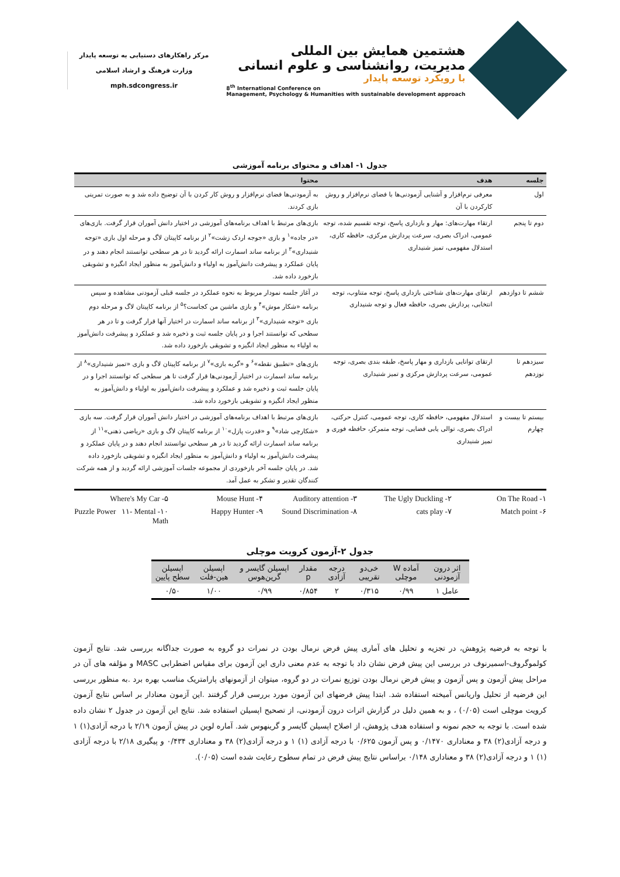هشتمین همایش بین المللی
مدیریت، روانشناسی و علوم انسانی
با رویکرد توسعه پایدار
8<sup>th</sup> International Conference on
Management, Psychology & Humanities with sustainable development approach
مرکز راهکارهای دستیابی به توسعه پایدار
وزارت فرهنگ و ارشاد اسلامی
mph.sdcongress.ir
جدول ۱- اهداف و محتوای برنامه آموزشی
| جلسه | هدف | محتوا |
| --- | --- | --- |
| اول | معرفی نرم‌افزار و آشنایی آزمودنی‌ها با فضای نرم‌افزار و روش کارکردن با آن | به آزمودنی‌ها فضای نرم‌افزار و روش کار کردن با آن توضیح داده شد و به صورت تمرینی بازی کردند. |
| دوم تا پنجم | ارتقاء مهارت‌های: مهار و بازداری پاسخ، توجه تقسیم شده، توجه عمومی، ادراک بصری، سرعت پردازش مرکزی، حافظه کاری، استدلال مفهومی، تمیز شنیداری | بازی‌های مرتبط با اهداف برنامه‌های آموزشی در اختیار دانش آموران قرار گرفت. بازی‌های «در جاده»<sup>۱</sup> و بازی «جوجه اردک زشت»<sup>۲</sup> از برنامه کاپیتان لاگ و مرحله اول بازی «توجه شنیداری»<sup>۳</sup> از برنامه ساند اسمارت ارائه گردید تا در هر سطحی توانستند انجام دهند و در پایان عملکرد و پیشرفت دانش‌آموز به اولیاء و دانش‌آموز به منظور ایجاد انگیزه و تشویقی بازخورد داده شد. |
| ششم تا دوازدهم | ارتقای مهارت‌های شناختی بازداری پاسخ، توجه متناوب، توجه انتخابی، پردازش بصری، حافظه فعال و توجه شنیداری | در آغاز جلسه نمودار مربوط به نحوه عملکرد در جلسه قبلی آزمودنی مشاهده و سپس برنامه «شکار موش»<sup>۴</sup> و بازی ماشین من کجاست؟<sup>۵</sup> از برنامه کاپیتان لاگ و مرحله دوم بازی «توجه شنیداری»<sup>۳</sup> از برنامه ساند اسمارت در اختیار آنها قرار گرفت و تا در هر سطحی که توانستند اجرا و در پایان جلسه ثبت و ذخیره شد و عملکرد و پیشرفت دانش‌آموز به اولیاء به منظور ایجاد انگیزه و تشویقی بازخورد داده شد. |
| سیزدهم تا نوزدهم | ارتقای توانایی بازداری و مهار پاسخ، طبقه بندی بصری، توجه عمومی، سرعت پردازش مرکزی و تمیز شنیداری | بازی‌های «تطبیق نقطه»<sup>۶</sup> و «گربه بازی»<sup>۷</sup> از برنامه کاپیتان لاگ و بازی «تمیز شنیداری»<sup>۸</sup> از برنامه ساند اسمارت در اختیار آزمودنی‌ها قرار گرفت تا هر سطحی که توانستند اجرا و در پایان جلسه ثبت و ذخیره شد و عملکرد و پیشرفت دانش‌آموز به اولیاء و دانش‌آموز به منظور ایجاد انگیزه و تشویقی بازخورد داده شد. |
| بیستم تا بیست و چهارم | استدلال مفهومی، حافظه کاری، توجه عمومی، کنترل حرکتی، ادراک بصری، توالی یابی فضایی، توجه متمرکز، حافظه فوری و تمیز شنیداری | بازی‌های مرتبط با اهداف برنامه‌های آموزشی در اختیار دانش آموران قرار گرفت. سه بازی «شکارچی شاد»<sup>۹</sup> و «قدرت پازل»<sup>۱۰</sup> از برنامه کاپیتان لاگ و بازی «ریاضی ذهنی»<sup>۱۱</sup> از برنامه ساند اسمارت ارائه گردید تا در هر سطحی توانستند انجام دهند و در پایان عملکرد و پیشرفت دانش‌آموز به اولیاء و دانش‌آموز به منظور ایجاد انگیزه و تشویقی بازخورد داده شد. در پایان جلسه آخر بازخوردی از مجموعه جلسات آموزشی ارائه گردید و از همه شرکت کنندگان تقدیر و تشکر به عمل آمد. |
۱- On The Road ۲- The Ugly Duckling ۳- Auditory attention ۴- Mouse Hunt ۵- Where's My Car ۶- Match point ۷- cats play ۸- Sound Discrimination ۹- Happy Hunter ۱۰- Puzzle Power ۱۱- Mental Math
جدول ۲-آزمون کرویت موچلی
| اثر درون آزمودنی | آماده W موچلی | خی‌دو تقریبی | درجه آزادی | مقدار p | اپسیلن گایسر و گرین‌هوس | اپسیلن هین-فلت | اپسیلن سطح پایین |
| --- | --- | --- | --- | --- | --- | --- | --- |
| عامل ۱ | ۰/۹۹ | ۰/۳۱۵ | ۲ | ۰/۸۵۴ | ۰/۹۹ | ۱/۰۰ | ۰/۵۰ |
با توجه به فرضیه پژوهش، در تجزیه و تحلیل های آماری پیش فرض نرمال بودن در نمرات دو گروه به صورت جداگانه بررسی شد. نتایج آزمون کولموگروف-اسمیرنوف در بررسی این پیش فرض نشان داد با توجه به عدم معنی داری این آزمون برای مقیاس اضطرابی MASC و مؤلفه های آن در مراحل پیش آزمون و پس آزمون و پیش فرض نرمال بودن توزیع نمرات در دو گروه، میتوان از آزمونهای پارامتریک مناسب بهره برد .به منظور بررسی این فرضیه از تحلیل واریانس آمیخته استفاده شد. ابتدا پیش فرضهای این آزمون مورد بررسی قرار گرفتند .این آزمون معنادار بر اساس نتایج آزمون کرویت موچلی است (۰/۰۵) ، و به همین دلیل در گزارش اثرات درون آزمودنی، از تصحیح اپسیلن استفاده شد. نتایج این آزمون در جدول ۲ نشان داده شده است. با توجه به حجم نمونه و استفاده هدف پژوهش، از اصلاح اپسیلن گایسر و گرینهوس شد. آماره لوین در پیش آزمون ۲/۱۹ با درجه آزادی(۱) ۱ و درجه آزادی(۲) ۳۸ و معناداری ۰/۱۴۷۰ و پس آزمون ۰/۶۲۵ با درجه آزادی (۱) ۱ و درجه آزادی(۲) ۳۸ و معناداری ۰/۴۳۴ و پیگیری ۲/۱۸ با درجه آزادی (۱) ۱ و درجه آزادی(۲) ۳۸ و معناداری ۰/۱۴۸ براساس نتایج پیش فرض در تمام سطوح رعایت شده است (۰/۰۵).